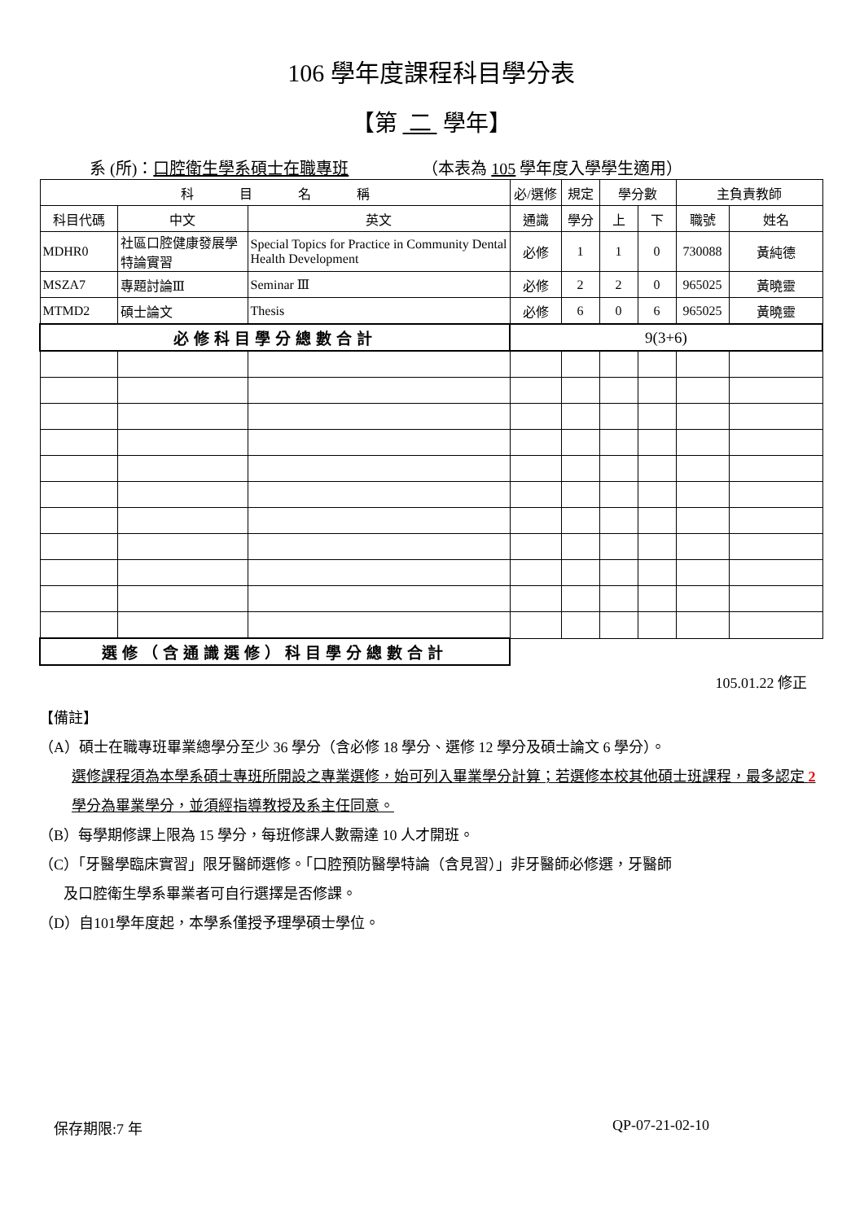106 學年度課程科目學分表
【第 二 學年】
系 (所)：口腔衛生學系碩士在職專班 （本表為 105 學年度入學學生適用）
| 科 目 名 稱 | | | 必/選修 | 規定 | 學分數 | | 主負責教師 | |
| --- | --- | --- | --- | --- | --- | --- | --- | --- |
| 科目代碼 | 中文 | 英文 | 通識 | 學分 | 上 | 下 | 職號 | 姓名 |
| MDHR0 | 社區口腔健康發展學特論實習 | Special Topics for Practice in Community Dental Health Development | 必修 | 1 | 1 | 0 | 730088 | 黃純德 |
| MSZA7 | 專題討論Ⅲ | Seminar Ⅲ | 必修 | 2 | 2 | 0 | 965025 | 黃曉靈 |
| MTMD2 | 碩士論文 | Thesis | 必修 | 6 | 0 | 6 | 965025 | 黃曉靈 |
| 必修科目學分總數合計 | | | 9(3+6) | | | | | |
| 選修（含通識選修）科目學分總數合計 | | | | | | | | |
105.01.22 修正
【備註】
（A）碩士在職專班畢業總學分至少 36 學分（含必修 18 學分、選修 12 學分及碩士論文 6 學分）。
選修課程須為本學系碩士專班所開設之專業選修，始可列入畢業學分計算；若選修本校其他碩士班課程，最多認定 2 學分為畢業學分，並須經指導教授及系主任同意。
（B）每學期修課上限為 15 學分，每班修課人數需達 10 人才開班。
（C）「牙醫學臨床實習」限牙醫師選修。「口腔預防醫學特論（含見習）」非牙醫師必修選，牙醫師
及口腔衛生學系畢業者可自行選擇是否修課。
（D）自101學年度起，本學系僅授予理學碩士學位。
保存期限:7 年 QP-07-21-02-10